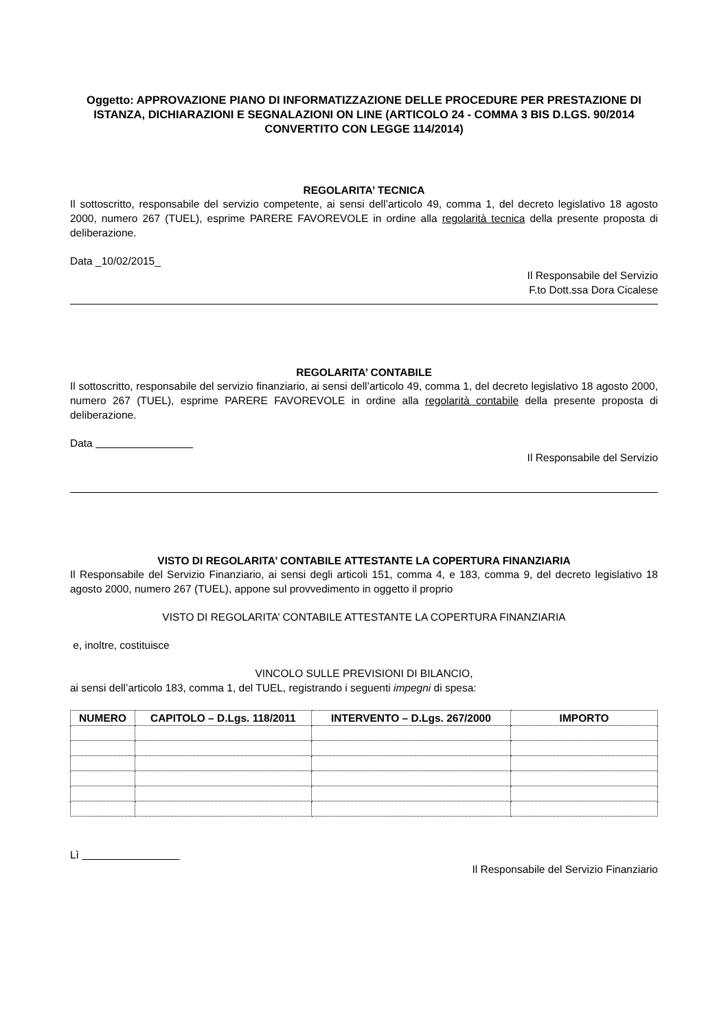Oggetto: APPROVAZIONE PIANO DI INFORMATIZZAZIONE DELLE PROCEDURE PER PRESTAZIONE DI ISTANZA, DICHIARAZIONI E SEGNALAZIONI ON LINE (ARTICOLO 24 - COMMA 3 BIS D.LGS. 90/2014 CONVERTITO CON LEGGE 114/2014)
REGOLARITA’ TECNICA
Il sottoscritto, responsabile del servizio competente, ai sensi dell’articolo 49, comma 1, del decreto legislativo 18 agosto 2000, numero 267 (TUEL), esprime PARERE FAVOREVOLE in ordine alla regolarità tecnica della presente proposta di deliberazione.
Data _10/02/2015_
Il Responsabile del Servizio
F.to Dott.ssa Dora Cicalese
REGOLARITA’ CONTABILE
Il sottoscritto, responsabile del servizio finanziario, ai sensi dell’articolo 49, comma 1, del decreto legislativo 18 agosto 2000, numero 267 (TUEL), esprime PARERE FAVOREVOLE in ordine alla regolarità contabile della presente proposta di deliberazione.
Data
Il Responsabile del Servizio
VISTO DI REGOLARITA’ CONTABILE ATTESTANTE LA COPERTURA FINANZIARIA
Il Responsabile del Servizio Finanziario, ai sensi degli articoli 151, comma 4, e 183, comma 9, del decreto legislativo 18 agosto 2000, numero 267 (TUEL), appone sul provvedimento in oggetto il proprio
VISTO DI REGOLARITA’ CONTABILE ATTESTANTE LA COPERTURA FINANZIARIA
e, inoltre, costituisce
VINCOLO SULLE PREVISIONI DI BILANCIO,
ai sensi dell’articolo 183, comma 1, del TUEL, registrando i seguenti impegni di spesa:
| NUMERO | CAPITOLO – D.Lgs. 118/2011 | INTERVENTO – D.Lgs. 267/2000 | IMPORTO |
| --- | --- | --- | --- |
Lì
Il Responsabile del Servizio Finanziario